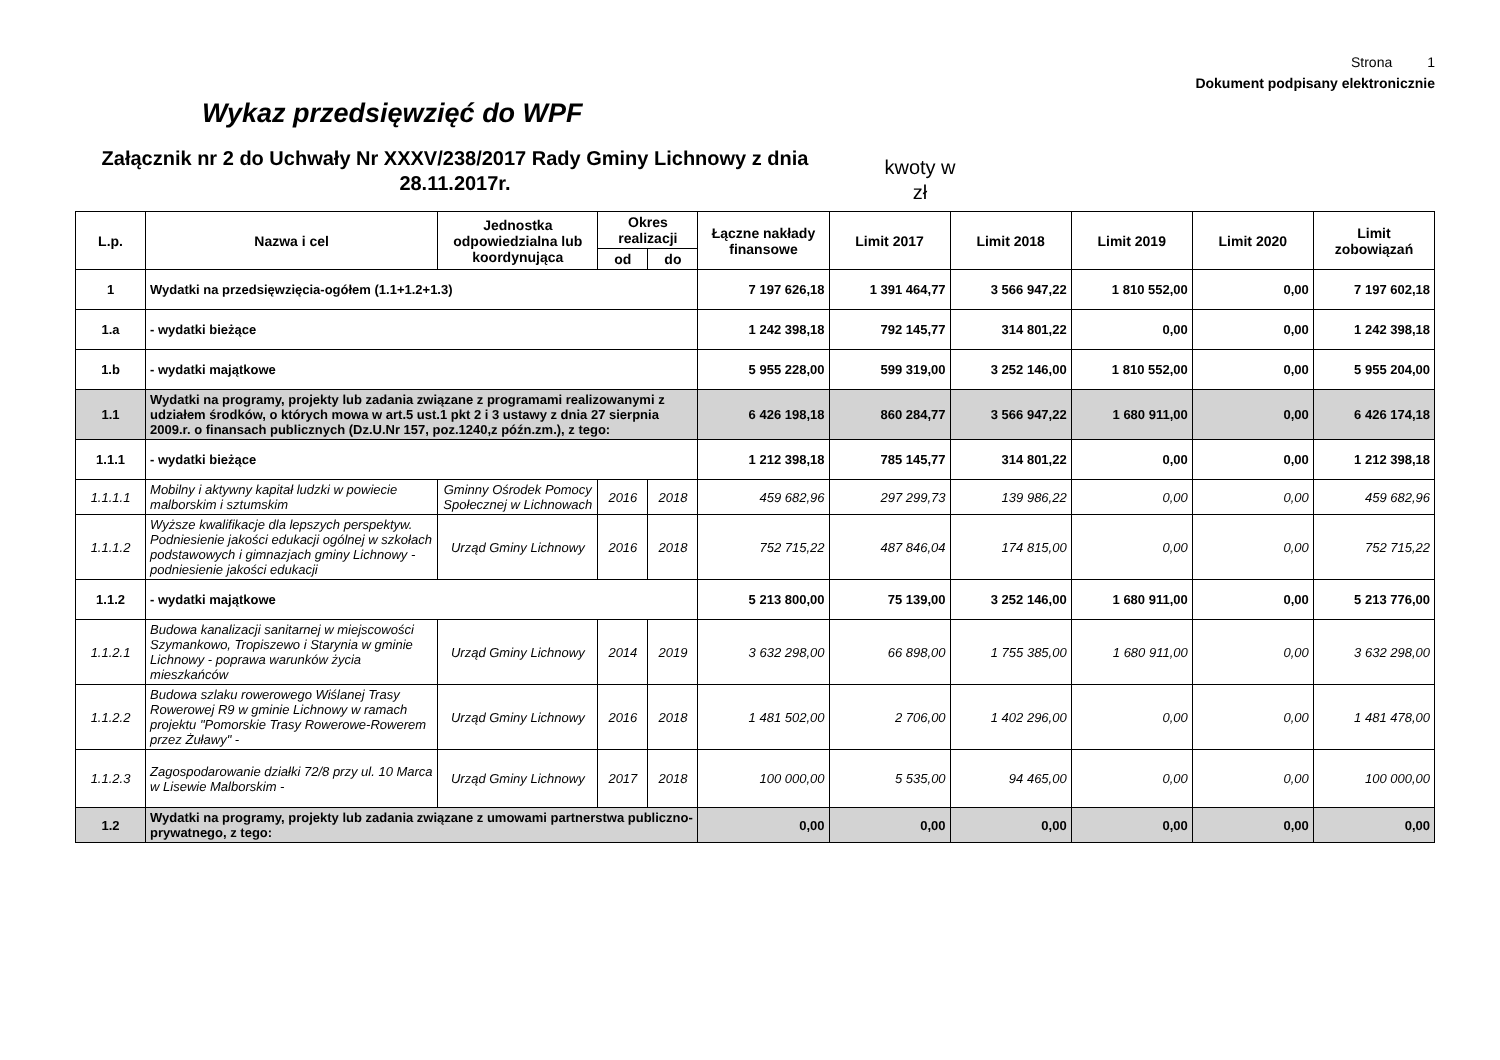Strona 1
Dokument podpisany elektronicznie
Wykaz przedsięwzięć do WPF
Załącznik nr 2 do Uchwały Nr XXXV/238/2017 Rady Gminy Lichnowy z dnia 28.11.2017r.
kwoty w zł
| L.p. | Nazwa i cel | Jednostka odpowiedzialna lub koordynująca | Okres realizacji | | Łączne nakłady finansowe | Limit 2017 | Limit 2018 | Limit 2019 | Limit 2020 | Limit zobowiązań |
| --- | --- | --- | --- | --- | --- | --- | --- | --- | --- | --- |
| | | | od | do | | | | | | |
| 1 | Wydatki na przedsięwzięcia-ogółem (1.1+1.2+1.3) | | | | 7 197 626,18 | 1 391 464,77 | 3 566 947,22 | 1 810 552,00 | 0,00 | 7 197 602,18 |
| 1.a | - wydatki bieżące | | | | 1 242 398,18 | 792 145,77 | 314 801,22 | 0,00 | 0,00 | 1 242 398,18 |
| 1.b | - wydatki majątkowe | | | | 5 955 228,00 | 599 319,00 | 3 252 146,00 | 1 810 552,00 | 0,00 | 5 955 204,00 |
| 1.1 | Wydatki na programy, projekty lub zadania związane z programami realizowanymi z udziałem środków, o których mowa w art.5 ust.1 pkt 2 i 3 ustawy z dnia 27 sierpnia 2009.r. o finansach publicznych (Dz.U.Nr 157, poz.1240,z późn.zm.), z tego: | | | | 6 426 198,18 | 860 284,77 | 3 566 947,22 | 1 680 911,00 | 0,00 | 6 426 174,18 |
| 1.1.1 | - wydatki bieżące | | | | 1 212 398,18 | 785 145,77 | 314 801,22 | 0,00 | 0,00 | 1 212 398,18 |
| 1.1.1.1 | Mobilny i aktywny kapitał ludzki w powiecie malborskim i sztumskim | Gminny Ośrodek Pomocy Społecznej w Lichnowach | 2016 | 2018 | 459 682,96 | 297 299,73 | 139 986,22 | 0,00 | 0,00 | 459 682,96 |
| 1.1.1.2 | Wyższe kwalifikacje dla lepszych perspektyw. Podniesienie jakości edukacji ogólnej w szkołach podstawowych i gimnazjach gminy Lichnowy - podniesienie jakości edukacji | Urząd Gminy Lichnowy | 2016 | 2018 | 752 715,22 | 487 846,04 | 174 815,00 | 0,00 | 0,00 | 752 715,22 |
| 1.1.2 | - wydatki majątkowe | | | | 5 213 800,00 | 75 139,00 | 3 252 146,00 | 1 680 911,00 | 0,00 | 5 213 776,00 |
| 1.1.2.1 | Budowa kanalizacji sanitarnej w miejscowości Szymankowo, Tropiszewo i Starynia w gminie Lichnowy - poprawa warunków życia mieszkańców | Urząd Gminy Lichnowy | 2014 | 2019 | 3 632 298,00 | 66 898,00 | 1 755 385,00 | 1 680 911,00 | 0,00 | 3 632 298,00 |
| 1.1.2.2 | Budowa szlaku rowerowego Wiślanej Trasy Rowerowej R9 w gminie Lichnowy w ramach projektu "Pomorskie Trasy Rowerowe-Rowerem przez Żuławy" - | Urząd Gminy Lichnowy | 2016 | 2018 | 1 481 502,00 | 2 706,00 | 1 402 296,00 | 0,00 | 0,00 | 1 481 478,00 |
| 1.1.2.3 | Zagospodarowanie działki 72/8 przy ul. 10 Marca w Lisewie Malborskim - | Urząd Gminy Lichnowy | 2017 | 2018 | 100 000,00 | 5 535,00 | 94 465,00 | 0,00 | 0,00 | 100 000,00 |
| 1.2 | Wydatki na programy, projekty lub zadania związane z umowami partnerstwa publiczno-prywatnego, z tego: | | | | 0,00 | 0,00 | 0,00 | 0,00 | 0,00 | 0,00 |